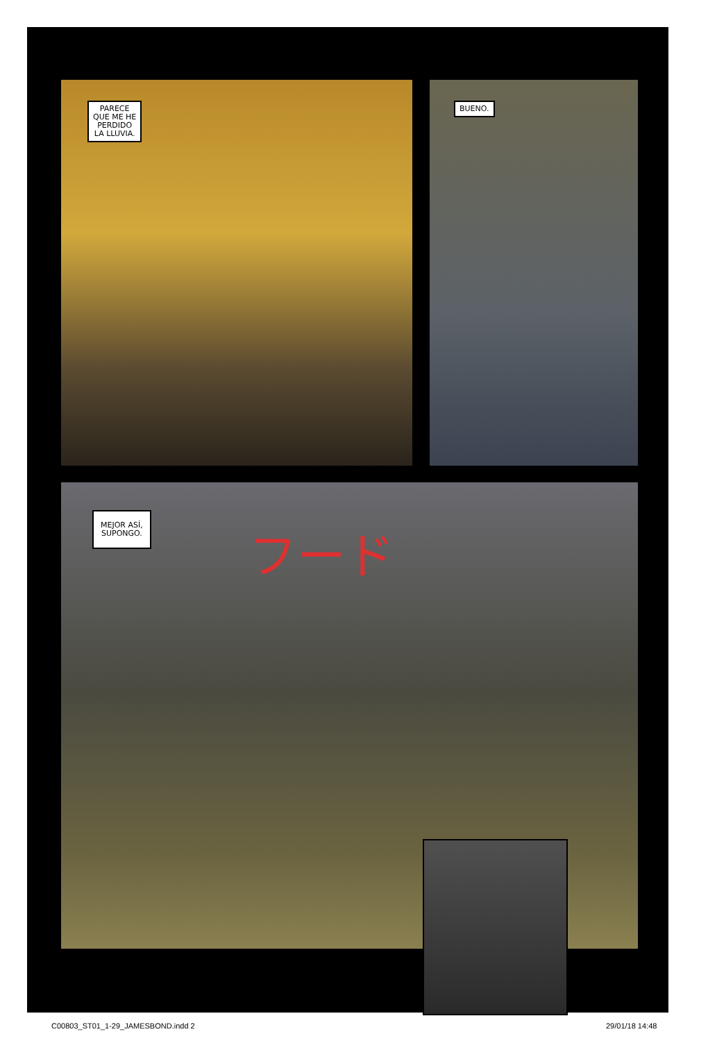PARECE
QUE ME HE
PERDIDO
LA LLUVIA.
BUENO.
MEJOR ASÍ,
SUPONGO.
フード
C00803_ST01_1-29_JAMESBOND.indd 2
29/01/18 14:48